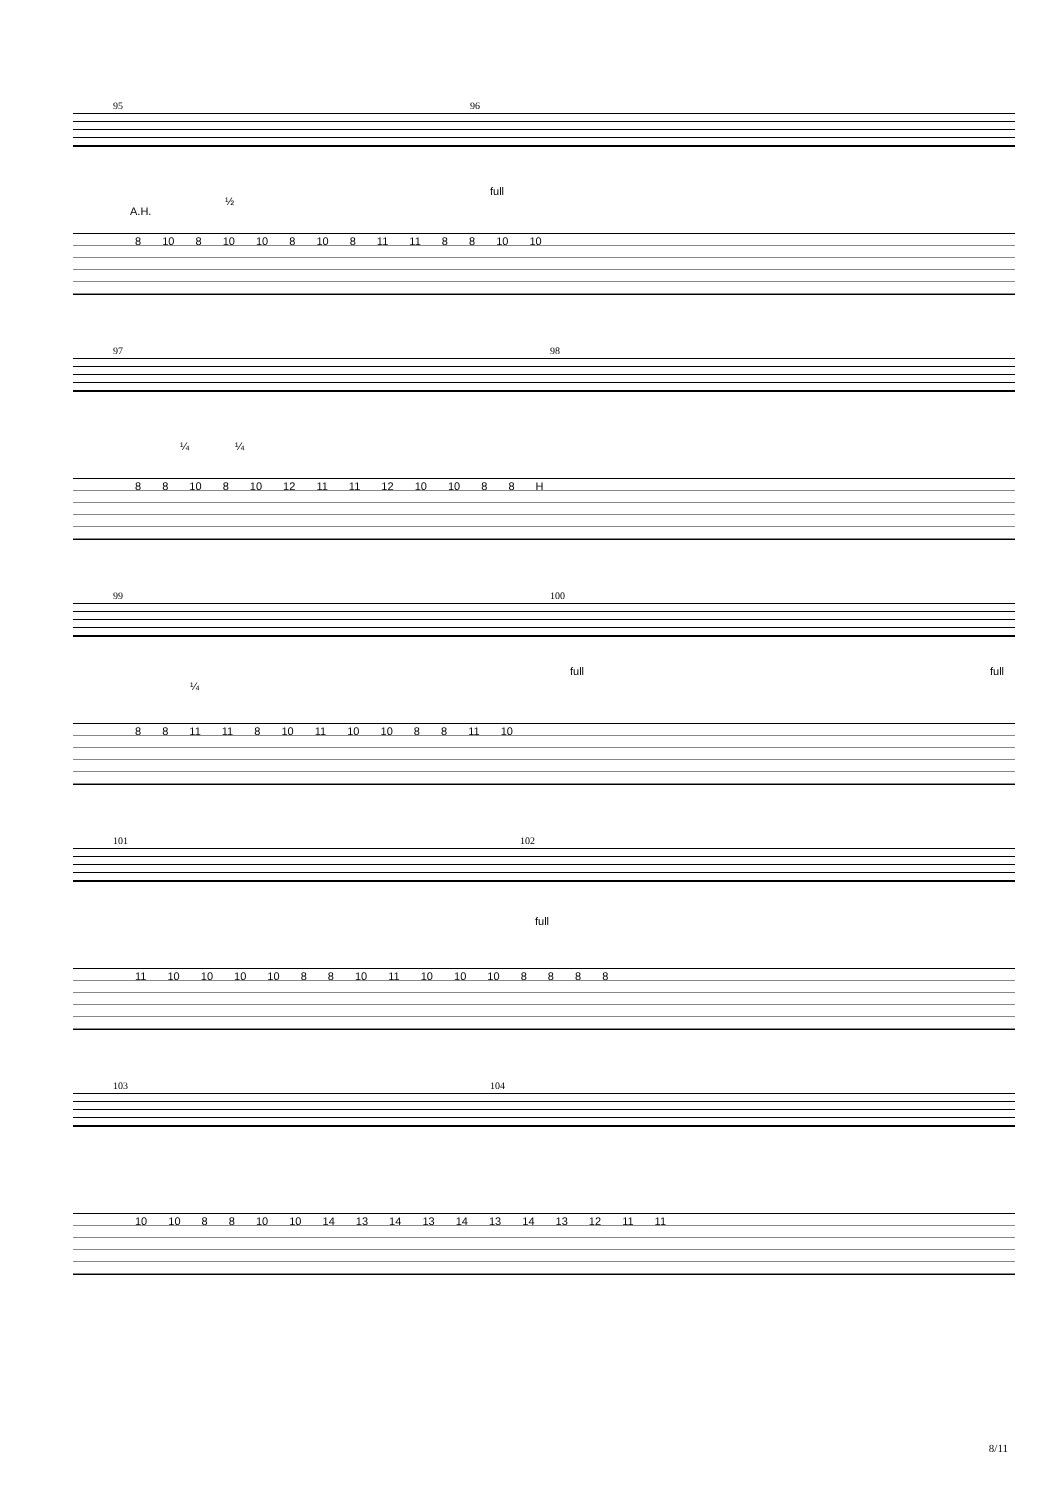95 96
A.H.
½
full
8 10 8 10 10 8 10 8 11 11 8 8 10 10
97 98
¼ ¼
8 8 10 8 10 12 11 11 12 10 10 8 8 H
99 100
¼
full full
8 8 11 11 8 10 11 10 10 8 8 11 10
101 102
full
11 10 10 10 10 8 8 10 11 10 10 10 8 8 8 8
103 104
10 10 8 8 10 10 14 13 14 13 14 13 14 13 12 11 11
8/11